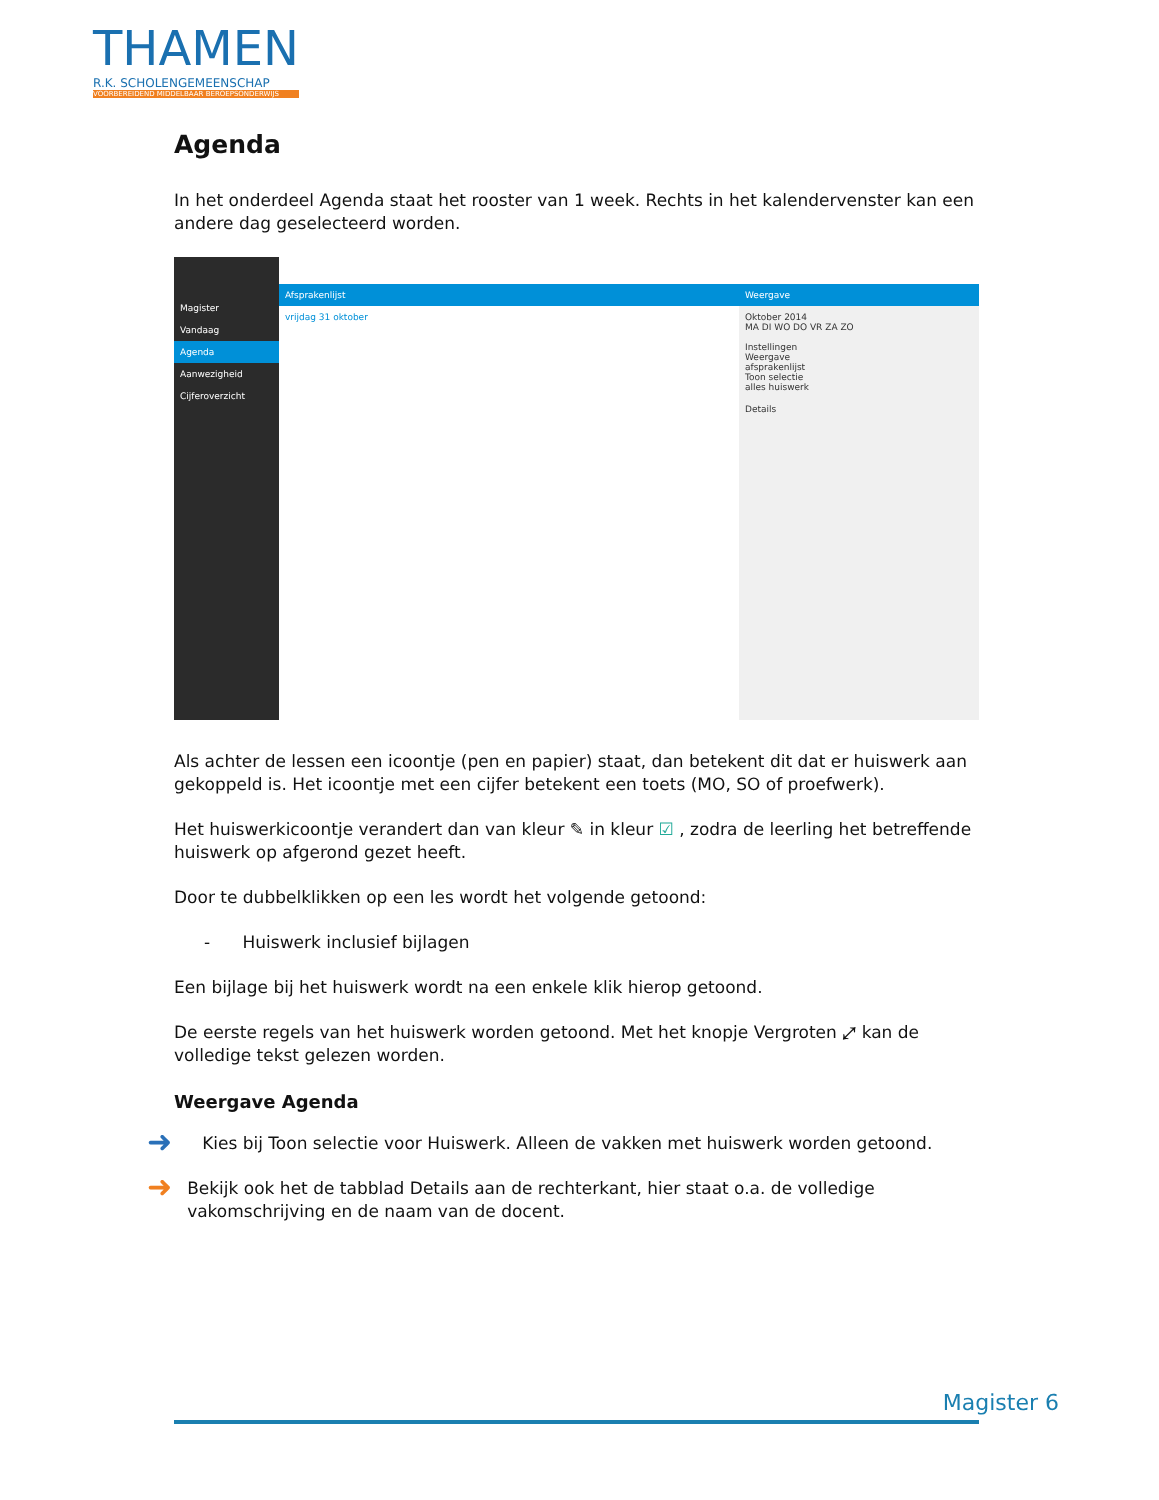THAMEN
R.K. SCHOLENGEMEENSCHAP
VOORBEREIDEND MIDDELBAAR BEROEPSONDERWIJS
Agenda
In het onderdeel Agenda staat het rooster van 1 week. Rechts in het kalendervenster kan een andere dag geselecteerd worden.
Magister
Vandaag
Agenda
Aanwezigheid
Cijferoverzicht
Afsprakenlijst
vrijdag 31 oktober
Weergave
Oktober 2014
MA DI WO DO VR ZA ZO
Instellingen
Weergave
afsprakenlijst
Toon selectie
alles huiswerk
Details
Als achter de lessen een icoontje (pen en papier) staat, dan betekent dit dat er huiswerk aan gekoppeld is. Het icoontje met een cijfer betekent een toets (MO, SO of proefwerk).
Het huiswerkicoontje verandert dan van kleur ✎ in kleur ☑ , zodra de leerling het betreffende huiswerk op afgerond gezet heeft.
Door te dubbelklikken op een les wordt het volgende getoond:
- Huiswerk inclusief bijlagen
Een bijlage bij het huiswerk wordt na een enkele klik hierop getoond.
De eerste regels van het huiswerk worden getoond. Met het knopje Vergroten ⤢ kan de volledige tekst gelezen worden.
Weergave Agenda
➜
Kies bij Toon selectie voor Huiswerk. Alleen de vakken met huiswerk worden getoond.
➜
Bekijk ook het de tabblad Details aan de rechterkant, hier staat o.a. de volledige vakomschrijving en de naam van de docent.
Magister 6